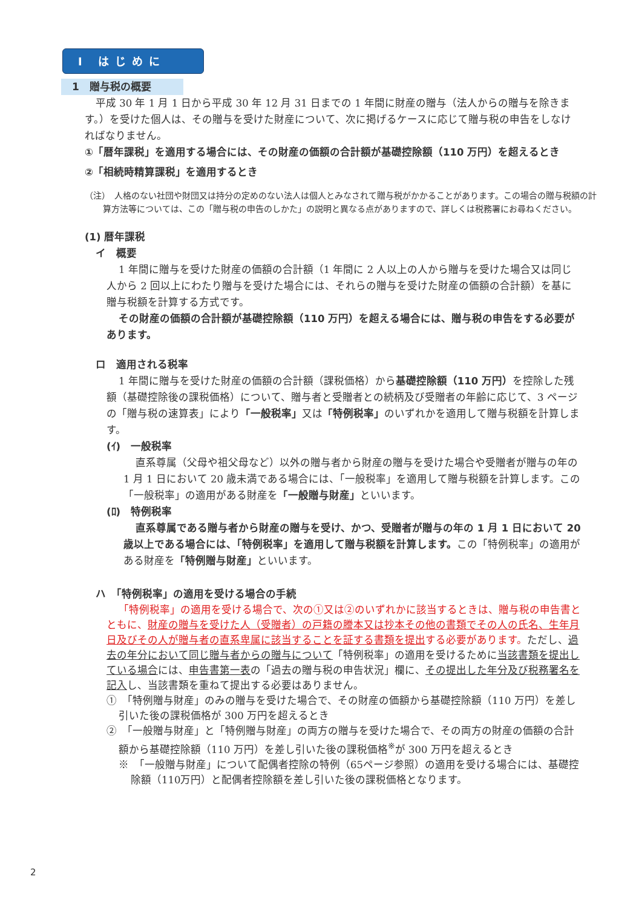Ⅰ はじめに
1　贈与税の概要
平成 30 年 1 月 1 日から平成 30 年 12 月 31 日までの 1 年間に財産の贈与（法人からの贈与を除きます。）を受けた個人は、その贈与を受けた財産について、次に掲げるケースに応じて贈与税の申告をしなければなりません。
①「暦年課税」を適用する場合には、その財産の価額の合計額が基礎控除額（110 万円）を超えるとき
②「相続時精算課税」を適用するとき
（注）　人格のない社団や財団又は持分の定めのない法人は個人とみなされて贈与税がかかることがあります。この場合の贈与税額の計算方法等については、この「贈与税の申告のしかた」の説明と異なる点がありますので、詳しくは税務署にお尋ねください。
(1) 暦年課税
イ　概要
1 年間に贈与を受けた財産の価額の合計額（1 年間に 2 人以上の人から贈与を受けた場合又は同じ人から 2 回以上にわたり贈与を受けた場合には、それらの贈与を受けた財産の価額の合計額）を基に贈与税額を計算する方式です。
その財産の価額の合計額が基礎控除額（110 万円）を超える場合には、贈与税の申告をする必要があります。
ロ　適用される税率
1 年間に贈与を受けた財産の価額の合計額（課税価格）から基礎控除額（110 万円）を控除した残額（基礎控除後の課税価格）について、贈与者と受贈者との続柄及び受贈者の年齢に応じて、3 ページの「贈与税の速算表」により「一般税率」又は「特例税率」のいずれかを適用して贈与税額を計算します。
(ｲ)　一般税率
直系尊属（父母や祖父母など）以外の贈与者から財産の贈与を受けた場合や受贈者が贈与の年の 1 月 1 日において 20 歳未満である場合には、「一般税率」を適用して贈与税額を計算します。この「一般税率」の適用がある財産を「一般贈与財産」といいます。
(ﾛ)　特例税率
直系尊属である贈与者から財産の贈与を受け、かつ、受贈者が贈与の年の 1 月 1 日において 20 歳以上である場合には、「特例税率」を適用して贈与税額を計算します。この「特例税率」の適用がある財産を「特例贈与財産」といいます。
ハ　「特例税率」の適用を受ける場合の手続
「特例税率」の適用を受ける場合で、次の①又は②のいずれかに該当するときは、贈与税の申告書とともに、財産の贈与を受けた人（受贈者）の戸籍の謄本又は抄本その他の書類でその人の氏名、生年月日及びその人が贈与者の直系卑属に該当することを証する書類を提出する必要があります。ただし、過去の年分において同じ贈与者からの贈与について「特例税率」の適用を受けるために当該書類を提出している場合には、申告書第一表の「過去の贈与税の申告状況」欄に、その提出した年分及び税務署名を記入し、当該書類を重ねて提出する必要はありません。
①　「特例贈与財産」のみの贈与を受けた場合で、その財産の価額から基礎控除額（110 万円）を差し引いた後の課税価格が 300 万円を超えるとき
②　「一般贈与財産」と「特例贈与財産」の両方の贈与を受けた場合で、その両方の財産の価額の合計額から基礎控除額（110 万円）を差し引いた後の課税価格<sup>※</sup>が 300 万円を超えるとき
※　「一般贈与財産」について配偶者控除の特例（65ページ参照）の適用を受ける場合には、基礎控除額（110万円）と配偶者控除額を差し引いた後の課税価格となります。
2